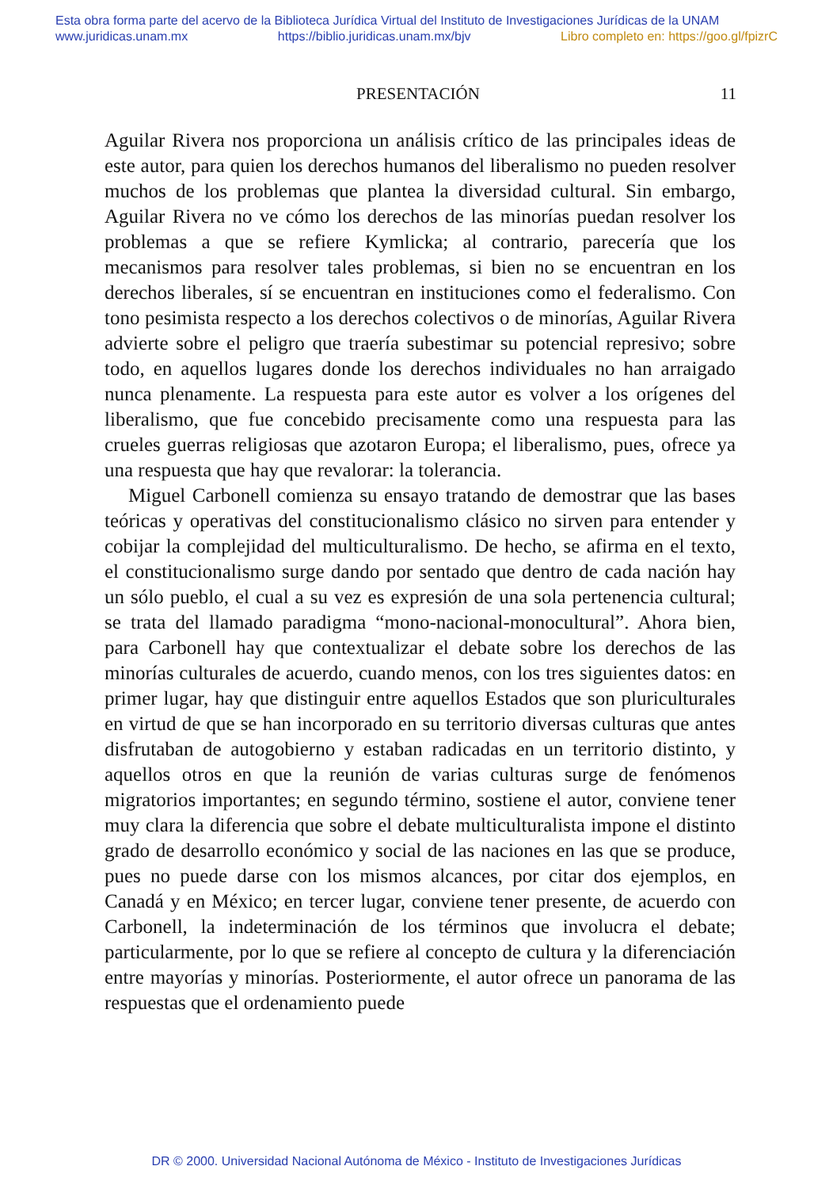Esta obra forma parte del acervo de la Biblioteca Jurídica Virtual del Instituto de Investigaciones Jurídicas de la UNAM
www.juridicas.unam.mx https://biblio.juridicas.unam.mx/bjv Libro completo en: https://goo.gl/fpizrC
PRESENTACIÓN 11
Aguilar Rivera nos proporciona un análisis crítico de las principales ideas de este autor, para quien los derechos humanos del liberalismo no pueden resolver muchos de los problemas que plantea la diversidad cultural. Sin embargo, Aguilar Rivera no ve cómo los derechos de las minorías puedan resolver los problemas a que se refiere Kymlicka; al contrario, parecería que los mecanismos para resolver tales problemas, si bien no se encuentran en los derechos liberales, sí se encuentran en instituciones como el federalismo. Con tono pesimista respecto a los derechos colectivos o de minorías, Aguilar Rivera advierte sobre el peligro que traería subestimar su potencial represivo; sobre todo, en aquellos lugares donde los derechos individuales no han arraigado nunca plenamente. La respuesta para este autor es volver a los orígenes del liberalismo, que fue concebido precisamente como una respuesta para las crueles guerras religiosas que azotaron Europa; el liberalismo, pues, ofrece ya una respuesta que hay que revalorar: la tolerancia.
Miguel Carbonell comienza su ensayo tratando de demostrar que las bases teóricas y operativas del constitucionalismo clásico no sirven para entender y cobijar la complejidad del multiculturalismo. De hecho, se afirma en el texto, el constitucionalismo surge dando por sentado que dentro de cada nación hay un sólo pueblo, el cual a su vez es expresión de una sola pertenencia cultural; se trata del llamado paradigma “mono-nacional-monocultural”. Ahora bien, para Carbonell hay que contextualizar el debate sobre los derechos de las minorías culturales de acuerdo, cuando menos, con los tres siguientes datos: en primer lugar, hay que distinguir entre aquellos Estados que son pluriculturales en virtud de que se han incorporado en su territorio diversas culturas que antes disfrutaban de autogobierno y estaban radicadas en un territorio distinto, y aquellos otros en que la reunión de varias culturas surge de fenómenos migratorios importantes; en segundo término, sostiene el autor, conviene tener muy clara la diferencia que sobre el debate multiculturalista impone el distinto grado de desarrollo económico y social de las naciones en las que se produce, pues no puede darse con los mismos alcances, por citar dos ejemplos, en Canadá y en México; en tercer lugar, conviene tener presente, de acuerdo con Carbonell, la indeterminación de los términos que involucra el debate; particularmente, por lo que se refiere al concepto de cultura y la diferenciación entre mayorías y minorías. Posteriormente, el autor ofrece un panorama de las respuestas que el ordenamiento puede
DR © 2000. Universidad Nacional Autónoma de México - Instituto de Investigaciones Jurídicas